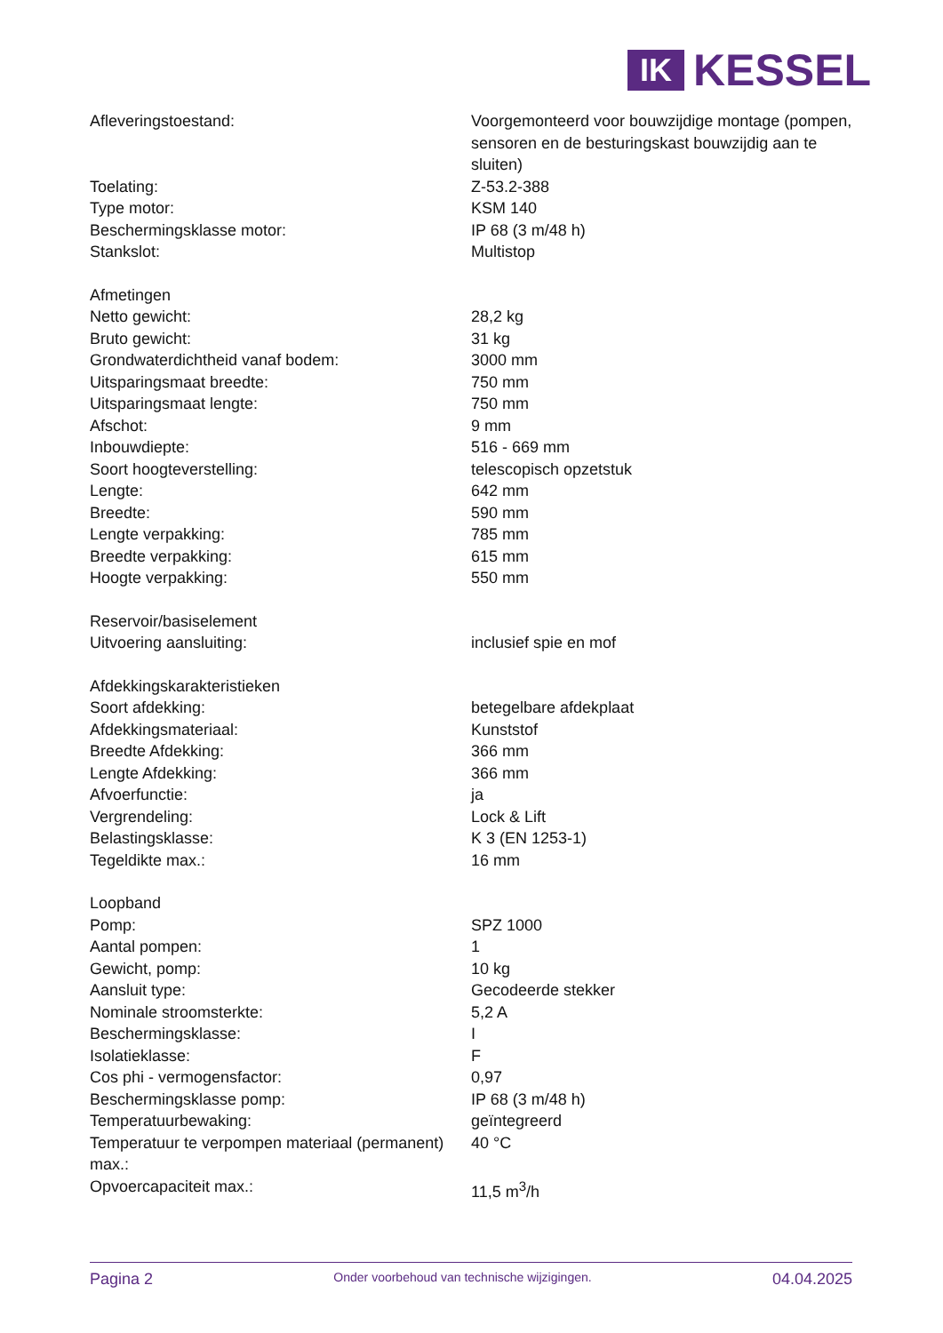IK
KESSEL
| Afleveringstoestand: | Voorgemonteerd voor bouwzijdige montage (pompen, sensoren en de besturingskast bouwzijdig aan te sluiten) |
| Toelating: | Z-53.2-388 |
| Type motor: | KSM 140 |
| Beschermingsklasse motor: | IP 68 (3 m/48 h) |
| Stankslot: | Multistop |
| Afmetingen | |
| Netto gewicht: | 28,2 kg |
| Bruto gewicht: | 31 kg |
| Grondwaterdichtheid vanaf bodem: | 3000 mm |
| Uitsparingsmaat breedte: | 750 mm |
| Uitsparingsmaat lengte: | 750 mm |
| Afschot: | 9 mm |
| Inbouwdiepte: | 516 - 669 mm |
| Soort hoogteverstelling: | telescopisch opzetstuk |
| Lengte: | 642 mm |
| Breedte: | 590 mm |
| Lengte verpakking: | 785 mm |
| Breedte verpakking: | 615 mm |
| Hoogte verpakking: | 550 mm |
| Reservoir/basiselement | |
| Uitvoering aansluiting: | inclusief spie en mof |
| Afdekkingskarakteristieken | |
| Soort afdekking: | betegelbare afdekplaat |
| Afdekkingsmateriaal: | Kunststof |
| Breedte Afdekking: | 366 mm |
| Lengte Afdekking: | 366 mm |
| Afvoerfunctie: | ja |
| Vergrendeling: | Lock & Lift |
| Belastingsklasse: | K 3 (EN 1253-1) |
| Tegeldikte max.: | 16 mm |
| Loopband | |
| Pomp: | SPZ 1000 |
| Aantal pompen: | 1 |
| Gewicht, pomp: | 10 kg |
| Aansluit type: | Gecodeerde stekker |
| Nominale stroomsterkte: | 5,2 A |
| Beschermingsklasse: | I |
| Isolatieklasse: | F |
| Cos phi - vermogensfactor: | 0,97 |
| Beschermingsklasse pomp: | IP 68 (3 m/48 h) |
| Temperatuurbewaking: | geïntegreerd |
| Temperatuur te verpompen materiaal (permanent) max.: | 40 °C |
| Opvoercapaciteit max.: | 11,5 m<sup>3</sup>/h |
Pagina 2 Onder voorbehoud van technische wijzigingen. 04.04.2025